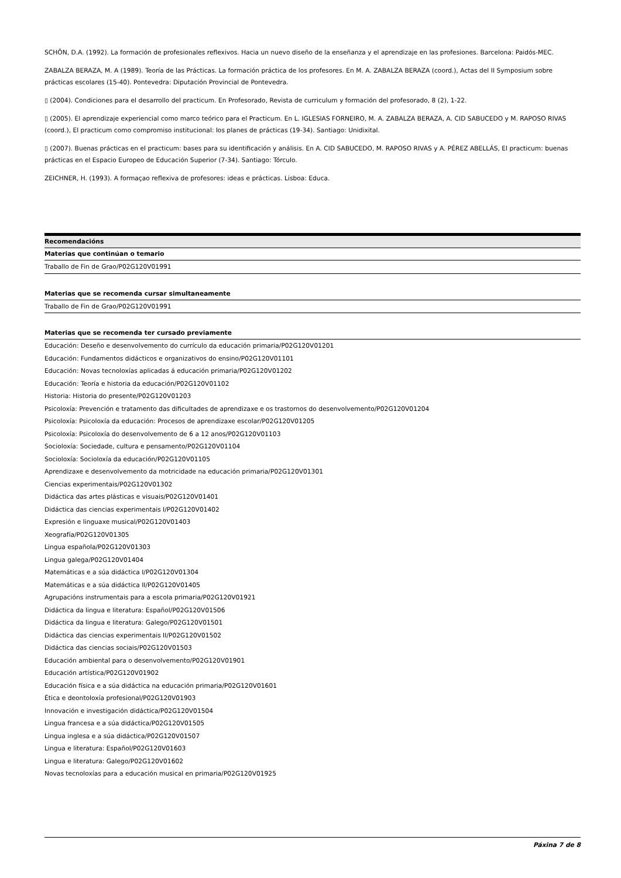SCHÖN, D.A. (1992). La formación de profesionales reflexivos. Hacia un nuevo diseño de la enseñanza y el aprendizaje en las profesiones. Barcelona: Paidós-MEC.
ZABALZA BERAZA, M. A (1989). Teoría de las Prácticas. La formación práctica de los profesores. En M. A. ZABALZA BERAZA (coord.), Actas del II Symposium sobre prácticas escolares (15-40). Pontevedra: Diputación Provincial de Pontevedra.
▯ (2004). Condiciones para el desarrollo del practicum. En Profesorado, Revista de curriculum y formación del profesorado, 8 (2), 1-22.
▯ (2005). El aprendizaje experiencial como marco teórico para el Practicum. En L. IGLESIAS FORNEIRO, M. A. ZABALZA BERAZA, A. CID SABUCEDO y M. RAPOSO RIVAS (coord.), El practicum como compromiso institucional: los planes de prácticas (19-34). Santiago: Unidixital.
▯ (2007). Buenas prácticas en el practicum: bases para su identificación y análisis. En A. CID SABUCEDO, M. RAPOSO RIVAS y A. PÉREZ ABELLÁS, El practicum: buenas prácticas en el Espacio Europeo de Educación Superior (7-34). Santiago: Tórculo.
ZEICHNER, H. (1993). A formaçao reflexiva de profesores: ideas e prácticas. Lisboa: Educa.
| Recomendacións |
| --- |
| Materias que continúan o temario |
| Traballo de Fin de Grao/P02G120V01991 |
| Materias que se recomenda cursar simultaneamente |
| Traballo de Fin de Grao/P02G120V01991 |
| Materias que se recomenda ter cursado previamente |
| Educación: Deseño e desenvolvemento do currículo da educación primaria/P02G120V01201 |
| Educación: Fundamentos didácticos e organizativos do ensino/P02G120V01101 |
| Educación: Novas tecnoloxías aplicadas á educación primaria/P02G120V01202 |
| Educación: Teoría e historia da educación/P02G120V01102 |
| Historia: Historia do presente/P02G120V01203 |
| Psicoloxía: Prevención e tratamento das dificultades de aprendizaxe e os trastornos do desenvolvemento/P02G120V01204 |
| Psicoloxía: Psicoloxía da educación: Procesos de aprendizaxe escolar/P02G120V01205 |
| Psicoloxía: Psicoloxía do desenvolvemento de 6 a 12 anos/P02G120V01103 |
| Socioloxía: Sociedade, cultura e pensamento/P02G120V01104 |
| Socioloxía: Socioloxía da educación/P02G120V01105 |
| Aprendizaxe e desenvolvemento da motricidade na educación primaria/P02G120V01301 |
| Ciencias experimentais/P02G120V01302 |
| Didáctica das artes plásticas e visuais/P02G120V01401 |
| Didáctica das ciencias experimentais I/P02G120V01402 |
| Expresión e linguaxe musical/P02G120V01403 |
| Xeografía/P02G120V01305 |
| Lingua española/P02G120V01303 |
| Lingua galega/P02G120V01404 |
| Matemáticas e a súa didáctica I/P02G120V01304 |
| Matemáticas e a súa didáctica II/P02G120V01405 |
| Agrupacións instrumentais para a escola primaria/P02G120V01921 |
| Didáctica da lingua e literatura: Español/P02G120V01506 |
| Didáctica da lingua e literatura: Galego/P02G120V01501 |
| Didáctica das ciencias experimentais II/P02G120V01502 |
| Didáctica das ciencias sociais/P02G120V01503 |
| Educación ambiental para o desenvolvemento/P02G120V01901 |
| Educación artística/P02G120V01902 |
| Educación física e a súa didáctica na educación primaria/P02G120V01601 |
| Ética e deontoloxía profesional/P02G120V01903 |
| Innovación e investigación didáctica/P02G120V01504 |
| Lingua francesa e a súa didáctica/P02G120V01505 |
| Lingua inglesa e a súa didáctica/P02G120V01507 |
| Lingua e literatura: Español/P02G120V01603 |
| Lingua e literatura: Galego/P02G120V01602 |
| Novas tecnoloxías para a educación musical en primaria/P02G120V01925 |
Páxina 7 de 8